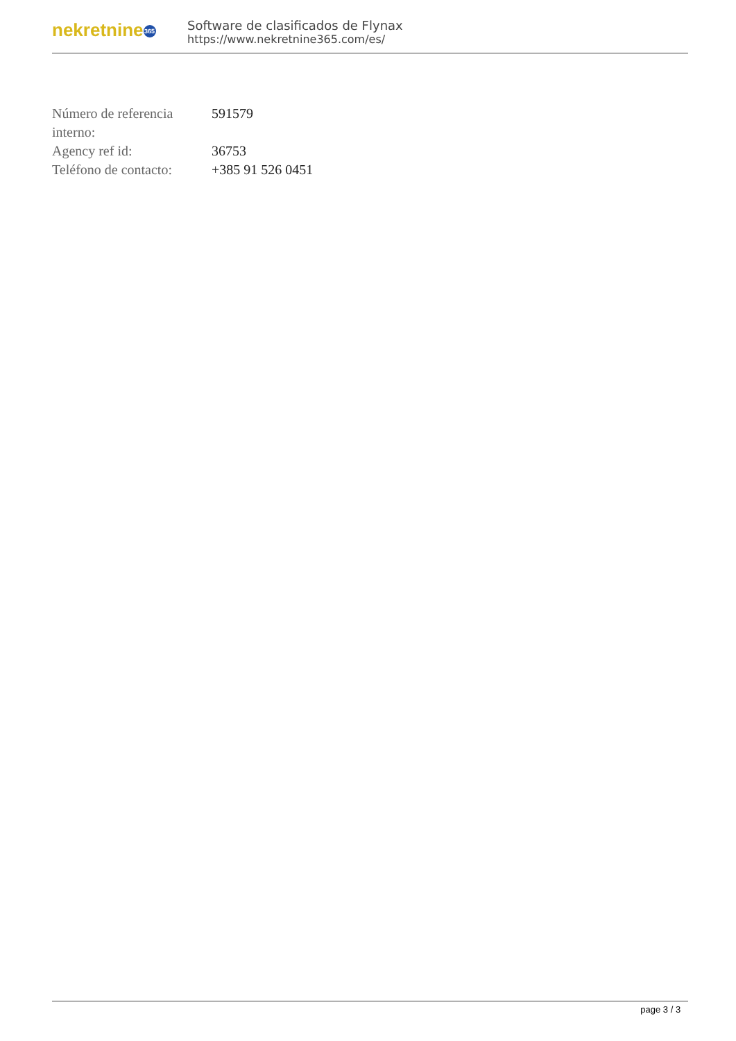nekretnine 365
Software de clasificados de Flynax
https://www.nekretnine365.com/es/
| Número de referencia interno: | 591579 |
| Agency ref id: | 36753 |
| Teléfono de contacto: | +385 91 526 0451 |
page 3 / 3